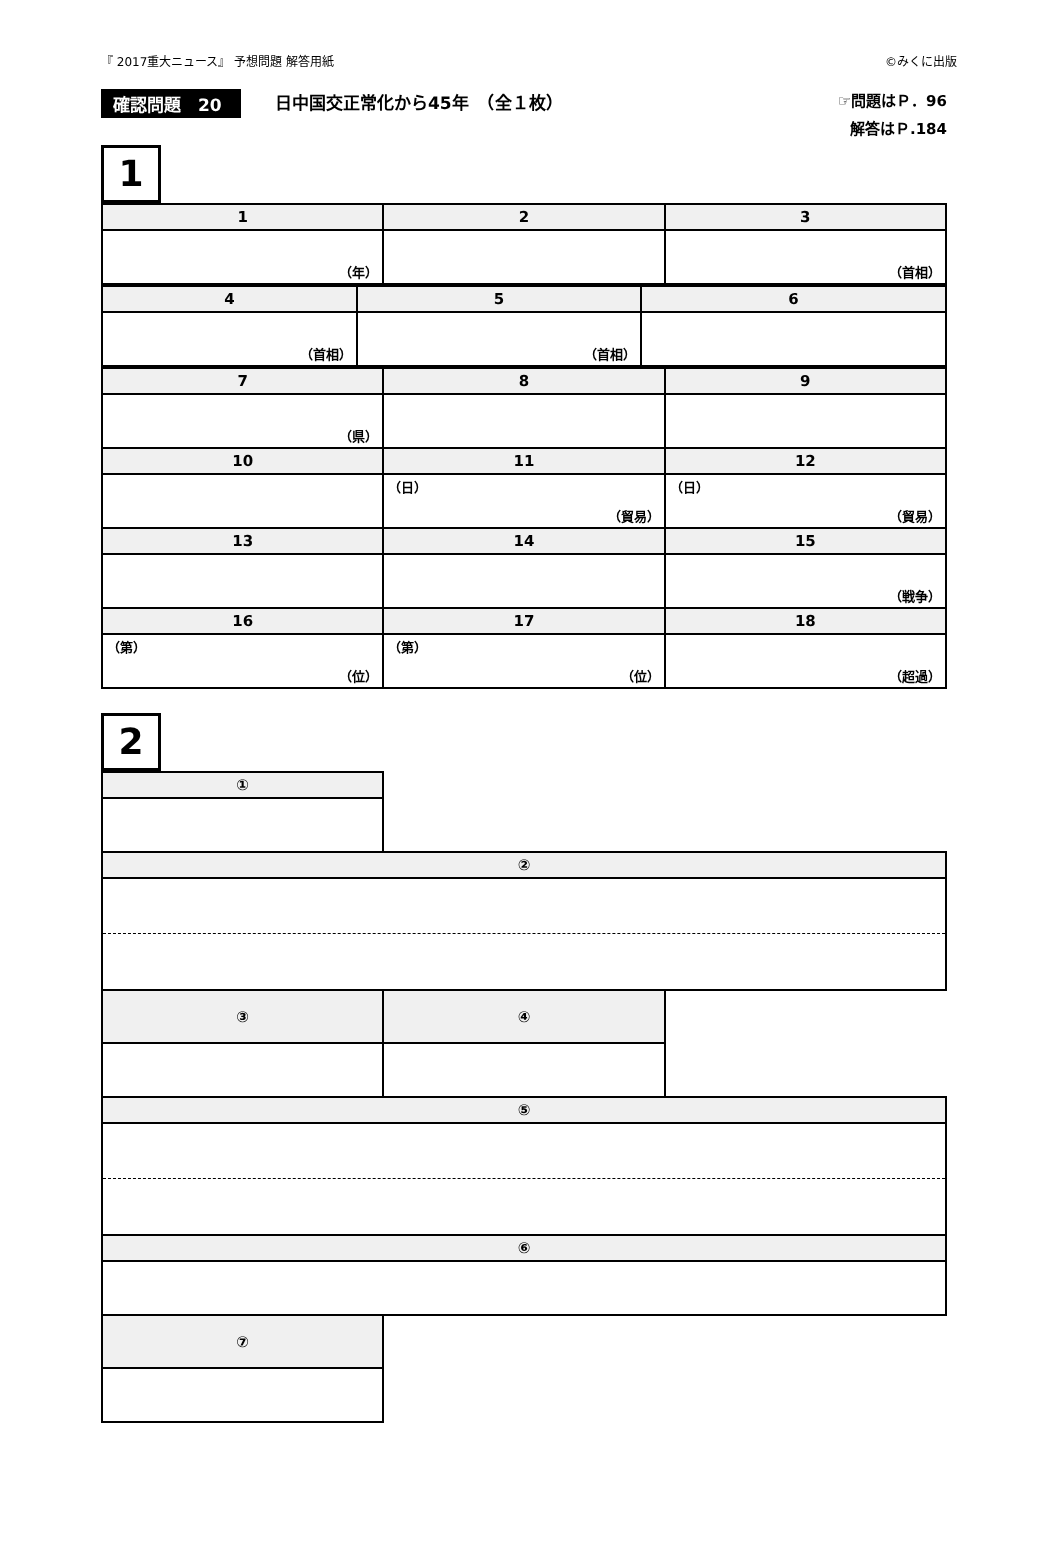『 2017重大ニュース』 予想問題 解答用紙 ©みくに出版
確認問題　20 日中国交正常化から45年　（全１枚）
☞問題はＰ．96
解答はＰ.184
1
| 1 | 2 | 3 |
| --- | --- | --- |
| （年） | | （首相） |
| 4 | 5 | 6 |
| --- | --- | --- |
| （首相） | （首相） | |
| 7 | 8 | 9 |
| --- | --- | --- |
| （県） | | |
| 10 | 11 | 12 |
| | （日） （貿易） | （日） （貿易） |
| 13 | 14 | 15 |
| | | （戦争） |
| 16 | 17 | 18 |
| （第） （位） | （第） （位） | （超過） |
2
| ① | | |
| ② | | |
| ③ | ④ | |
| ⑤ | | |
| ⑥ | | |
| ⑦ | | |